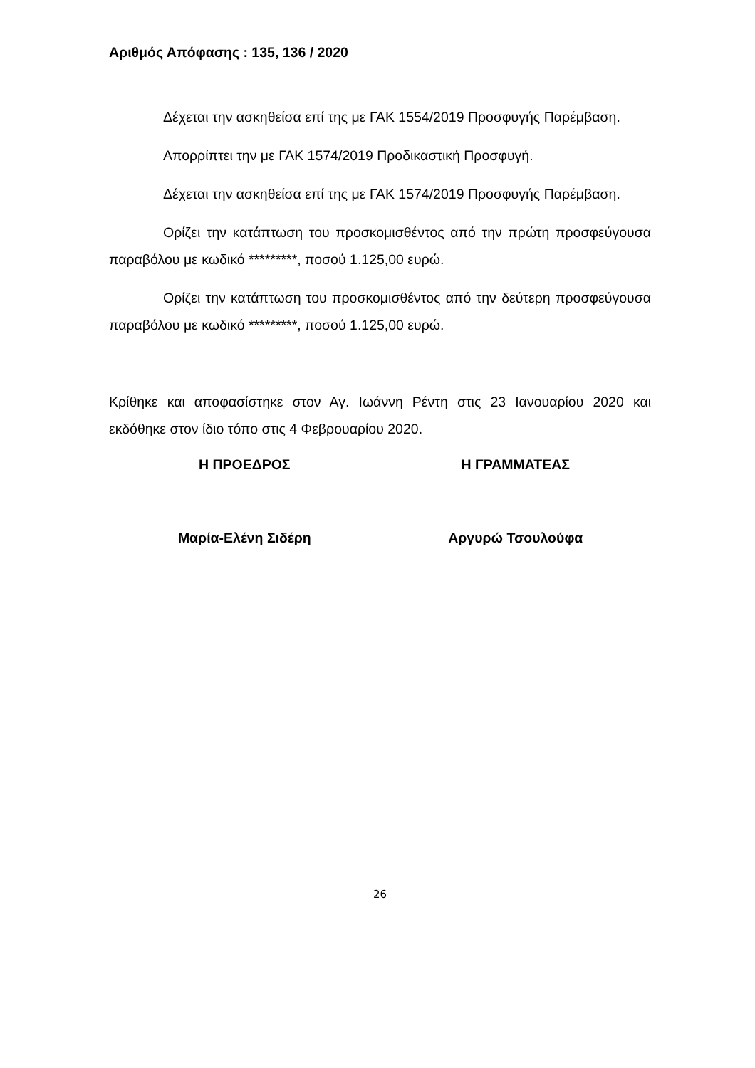Αριθμός Απόφασης : 135, 136 / 2020
Δέχεται την ασκηθείσα επί της με ΓΑΚ 1554/2019 Προσφυγής Παρέμβαση.
Απορρίπτει την με ΓΑΚ 1574/2019 Προδικαστική Προσφυγή.
Δέχεται την ασκηθείσα επί της με ΓΑΚ 1574/2019 Προσφυγής Παρέμβαση.
Ορίζει την κατάπτωση του προσκομισθέντος από την πρώτη προσφεύγουσα παραβόλου με κωδικό *********, ποσού 1.125,00 ευρώ.
Ορίζει την κατάπτωση του προσκομισθέντος από την δεύτερη προσφεύγουσα παραβόλου με κωδικό *********, ποσού 1.125,00 ευρώ.
Κρίθηκε και αποφασίστηκε στον Αγ. Ιωάννη Ρέντη στις 23 Ιανουαρίου 2020 και εκδόθηκε στον ίδιο τόπο στις 4 Φεβρουαρίου 2020.
Η ΠΡΟΕΔΡΟΣ Η ΓΡΑΜΜΑΤΕΑΣ
Μαρία-Ελένη Σιδέρη Αργυρώ Τσουλούφα
26